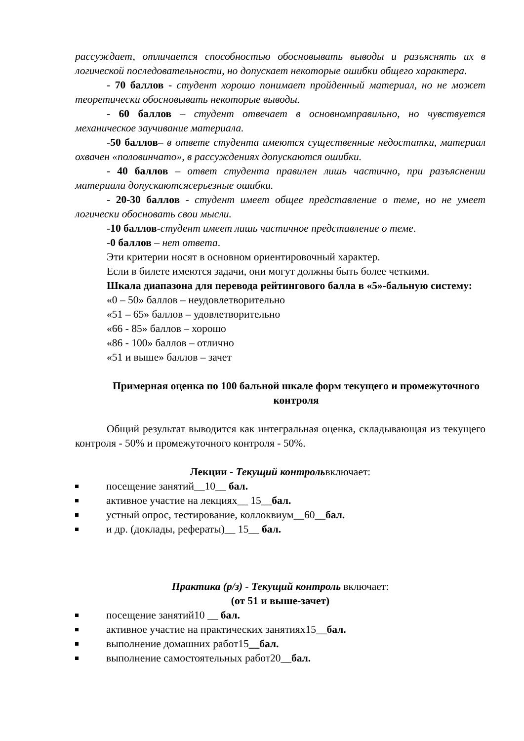рассуждает, отличается способностью обосновывать выводы и разъяснять их в логической последовательности, но допускает некоторые ошибки общего характера.
- 70 баллов - студент хорошо понимает пройденный материал, но не может теоретически обосновывать некоторые выводы.
- 60 баллов – студент отвечает в основномправильно, но чувствуется механическое заучивание материала.
-50 баллов– в ответе студента имеются существенные недостатки, материал охвачен «половинчато», в рассуждениях допускаются ошибки.
- 40 баллов – ответ студента правилен лишь частично, при разъяснении материала допускаютсясерьезные ошибки.
- 20-30 баллов - студент имеет общее представление о теме, но не умеет логически обосновать свои мысли.
-10 баллов-студент имеет лишь частичное представление о теме.
-0 баллов – нет ответа.
Эти критерии носят в основном ориентировочный характер.
Если в билете имеются задачи, они могут должны быть более четкими.
Шкала диапазона для перевода рейтингового балла в «5»-бальную систему:
«0 – 50» баллов – неудовлетворительно
«51 – 65» баллов – удовлетворительно
«66 - 85» баллов – хорошо
«86 - 100» баллов – отлично
«51 и выше» баллов – зачет
Примерная оценка по 100 бальной шкале форм текущего и промежуточного контроля
Общий результат выводится как интегральная оценка, складывающая из текущего контроля - 50% и промежуточного контроля - 50%.
Лекции - Текущий контрольвключает:
посещение занятий__10__ бал.
активное участие на лекциях__ 15__бал.
устный опрос, тестирование, коллоквиум__60__бал.
и др. (доклады, рефераты)__ 15__ бал.
Практика (р/з) - Текущий контроль включает:
(от 51 и выше-зачет)
посещение занятий10 __ бал.
активное участие на практических занятиях15__бал.
выполнение домашних работ15__бал.
выполнение самостоятельных работ20__бал.